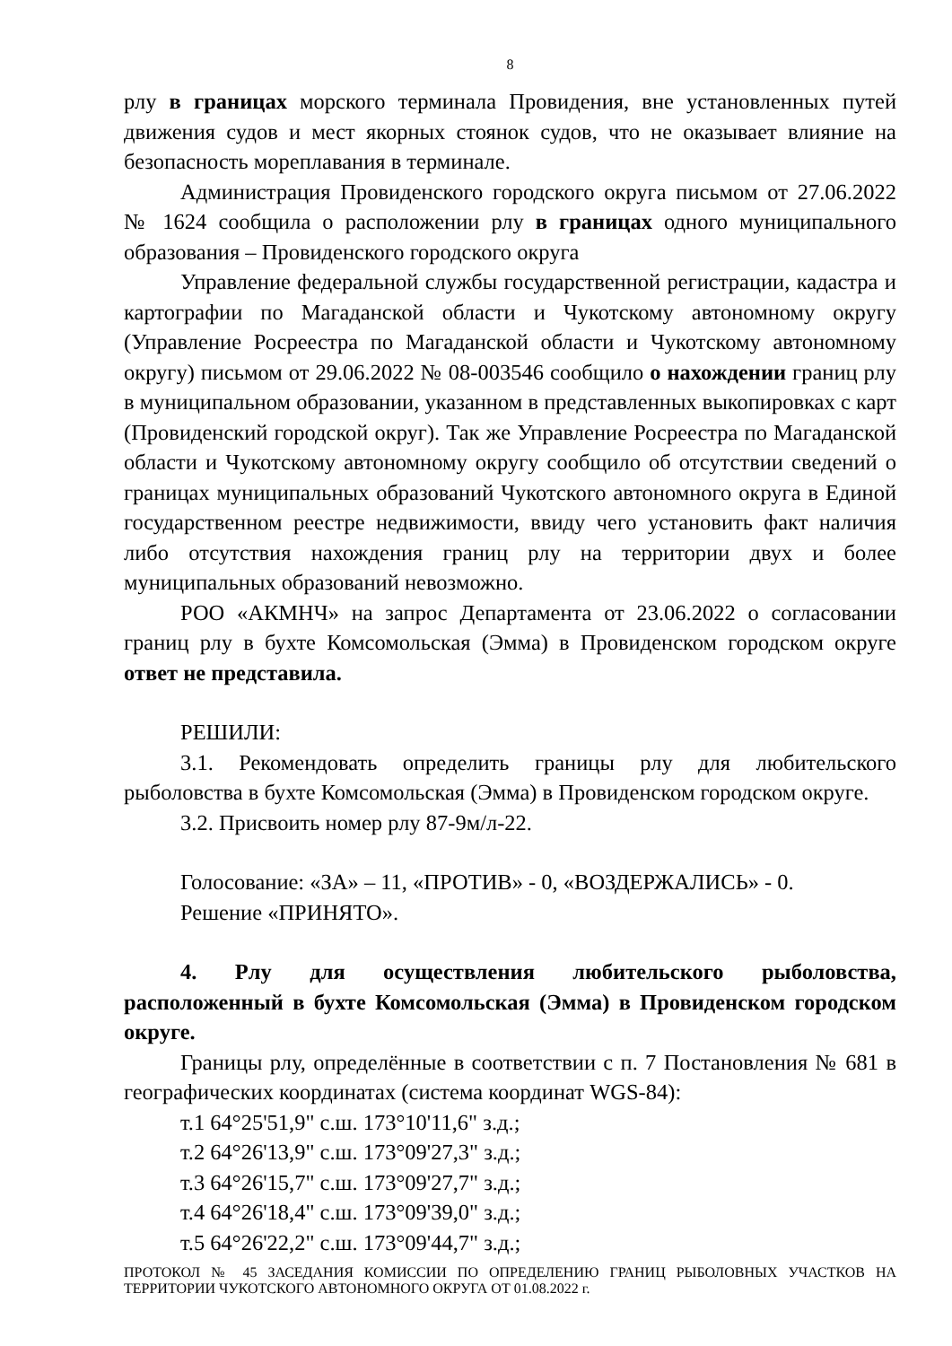8
рлу в границах морского терминала Провидения, вне установленных путей движения судов и мест якорных стоянок судов, что не оказывает влияние на безопасность мореплавания в терминале.
Администрация Провиденского городского округа письмом от 27.06.2022 № 1624 сообщила о расположении рлу в границах одного муниципального образования – Провиденского городского округа
Управление федеральной службы государственной регистрации, кадастра и картографии по Магаданской области и Чукотскому автономному округу (Управление Росреестра по Магаданской области и Чукотскому автономному округу) письмом от 29.06.2022 № 08-003546 сообщило о нахождении границ рлу в муниципальном образовании, указанном в представленных выкопировках с карт (Провиденский городской округ). Так же Управление Росреестра по Магаданской области и Чукотскому автономному округу сообщило об отсутствии сведений о границах муниципальных образований Чукотского автономного округа в Единой государственном реестре недвижимости, ввиду чего установить факт наличия либо отсутствия нахождения границ рлу на территории двух и более муниципальных образований невозможно.
РОО «АКМНЧ» на запрос Департамента от 23.06.2022 о согласовании границ рлу в бухте Комсомольская (Эмма) в Провиденском городском округе ответ не представила.
РЕШИЛИ:
3.1. Рекомендовать определить границы рлу для любительского рыболовства в бухте Комсомольская (Эмма) в Провиденском городском округе.
3.2. Присвоить номер рлу 87-9м/л-22.
Голосование: «ЗА» – 11, «ПРОТИВ» - 0, «ВОЗДЕРЖАЛИСЬ» - 0.
Решение «ПРИНЯТО».
4. Рлу для осуществления любительского рыболовства, расположенный в бухте Комсомольская (Эмма) в Провиденском городском округе.
Границы рлу, определённые в соответствии с п. 7 Постановления № 681 в географических координатах (система координат WGS-84):
т.1 64°25'51,9" с.ш. 173°10'11,6" з.д.;
т.2 64°26'13,9" с.ш. 173°09'27,3" з.д.;
т.3 64°26'15,7" с.ш. 173°09'27,7" з.д.;
т.4 64°26'18,4" с.ш. 173°09'39,0" з.д.;
т.5 64°26'22,2" с.ш. 173°09'44,7" з.д.;
ПРОТОКОЛ № 45 ЗАСЕДАНИЯ КОМИССИИ ПО ОПРЕДЕЛЕНИЮ ГРАНИЦ РЫБОЛОВНЫХ УЧАСТКОВ НА ТЕРРИТОРИИ ЧУКОТСКОГО АВТОНОМНОГО ОКРУГА ОТ 01.08.2022 г.